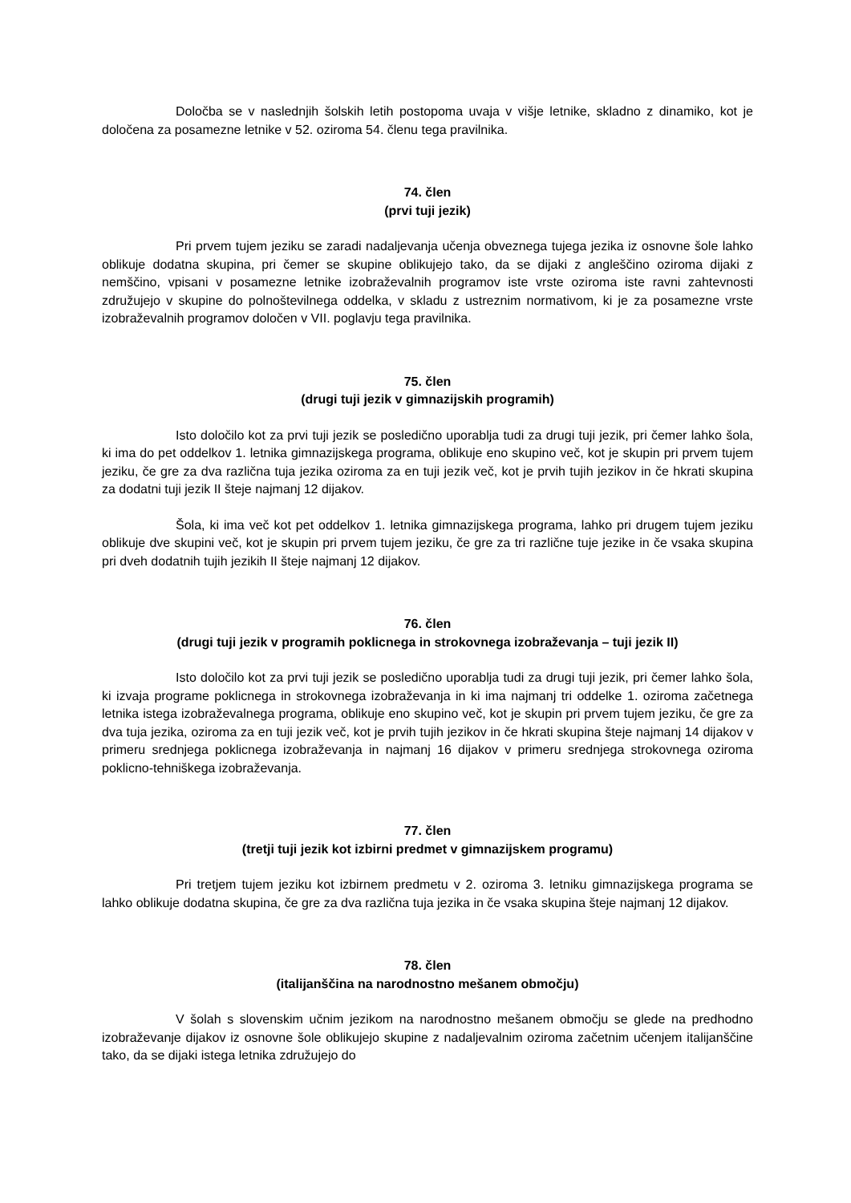Določba se v naslednjih šolskih letih postopoma uvaja v višje letnike, skladno z dinamiko, kot je določena za posamezne letnike v 52. oziroma 54. členu tega pravilnika.
74. člen
(prvi tuji jezik)
Pri prvem tujem jeziku se zaradi nadaljevanja učenja obveznega tujega jezika iz osnovne šole lahko oblikuje dodatna skupina, pri čemer se skupine oblikujejo tako, da se dijaki z angleščino oziroma dijaki z nemščino, vpisani v posamezne letnike izobraževalnih programov iste vrste oziroma iste ravni zahtevnosti združujejo v skupine do polnoštevilnega oddelka, v skladu z ustreznim normativom, ki je za posamezne vrste izobraževalnih programov določen v VII. poglavju tega pravilnika.
75. člen
(drugi tuji jezik v gimnazijskih programih)
Isto določilo kot za prvi tuji jezik se posledično uporablja tudi za drugi tuji jezik, pri čemer lahko šola, ki ima do pet oddelkov 1. letnika gimnazijskega programa, oblikuje eno skupino več, kot je skupin pri prvem tujem jeziku, če gre za dva različna tuja jezika oziroma za en tuji jezik več, kot je prvih tujih jezikov in če hkrati skupina za dodatni tuji jezik II šteje najmanj 12 dijakov.
Šola, ki ima več kot pet oddelkov 1. letnika gimnazijskega programa, lahko pri drugem tujem jeziku oblikuje dve skupini več, kot je skupin pri prvem tujem jeziku, če gre za tri različne tuje jezike in če vsaka skupina pri dveh dodatnih tujih jezikih II šteje najmanj 12 dijakov.
76. člen
(drugi tuji jezik v programih poklicnega in strokovnega izobraževanja – tuji jezik II)
Isto določilo kot za prvi tuji jezik se posledično uporablja tudi za drugi tuji jezik, pri čemer lahko šola, ki izvaja programe poklicnega in strokovnega izobraževanja in ki ima najmanj tri oddelke 1. oziroma začetnega letnika istega izobraževalnega programa, oblikuje eno skupino več, kot je skupin pri prvem tujem jeziku, če gre za dva tuja jezika, oziroma za en tuji jezik več, kot je prvih tujih jezikov in če hkrati skupina šteje najmanj 14 dijakov v primeru srednjega poklicnega izobraževanja in najmanj 16 dijakov v primeru srednjega strokovnega oziroma poklicno-tehniškega izobraževanja.
77. člen
(tretji tuji jezik kot izbirni predmet v gimnazijskem programu)
Pri tretjem tujem jeziku kot izbirnem predmetu v 2. oziroma 3. letniku gimnazijskega programa se lahko oblikuje dodatna skupina, če gre za dva različna tuja jezika in če vsaka skupina šteje najmanj 12 dijakov.
78. člen
(italijanščina na narodnostno mešanem območju)
V šolah s slovenskim učnim jezikom na narodnostno mešanem območju se glede na predhodno izobraževanje dijakov iz osnovne šole oblikujejo skupine z nadaljevalnim oziroma začetnim učenjem italijanščine tako, da se dijaki istega letnika združujejo do